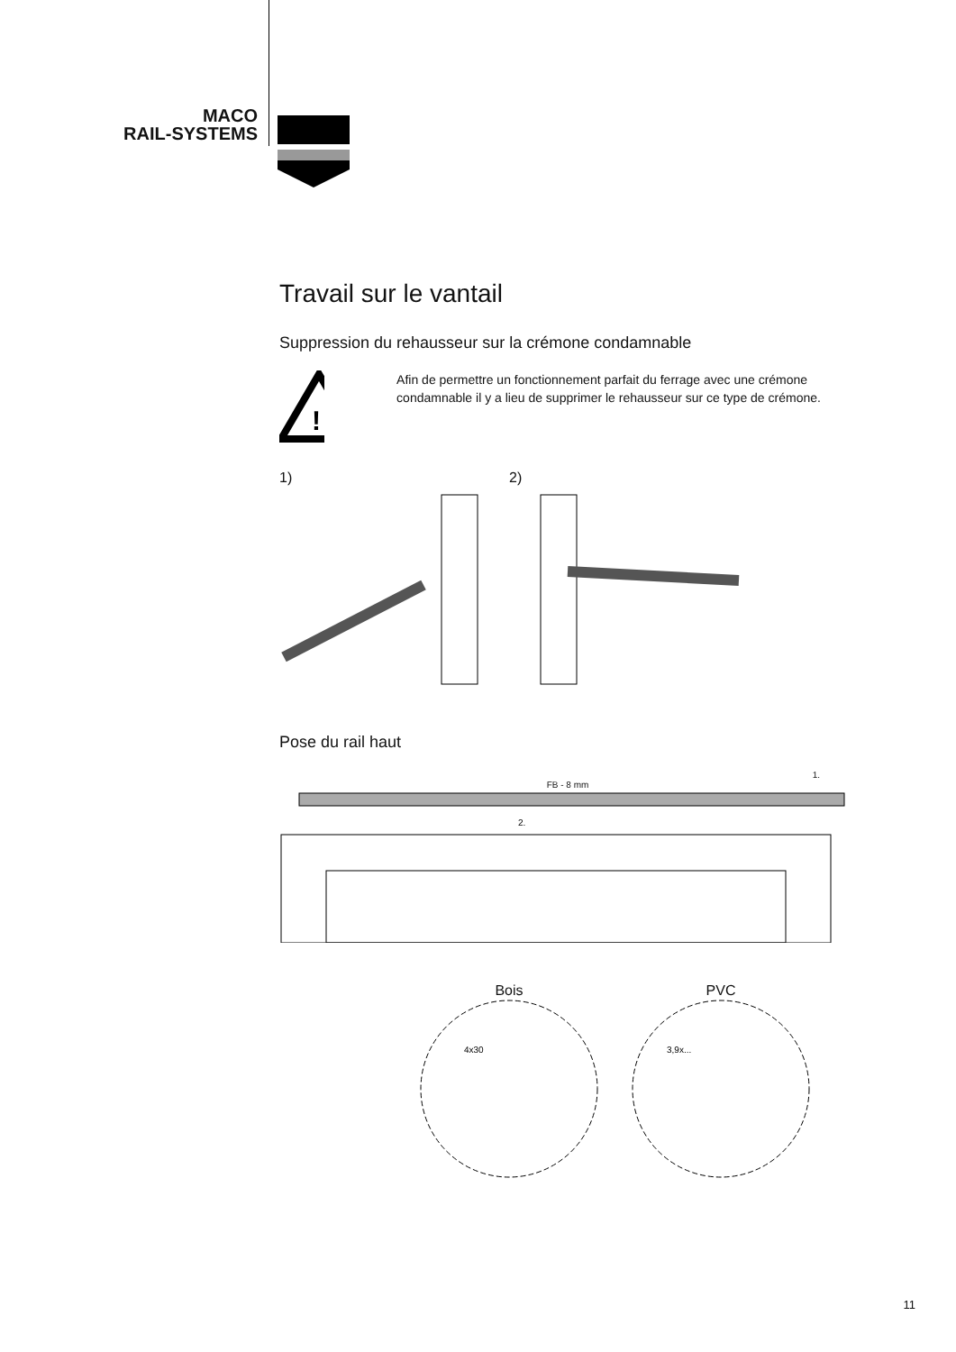MACO
RAIL-SYSTEMS
Travail sur le vantail
Suppression du rehausseur sur la crémone condamnable
!
Afin de permettre un fonctionnement parfait du ferrage avec une crémone condamnable il y a lieu de supprimer le rehausseur sur ce type de crémone.
1) 2)
Pose du rail haut
1.
FB - 8 mm
2.
Bois
4x30
PVC
3,9x...
11